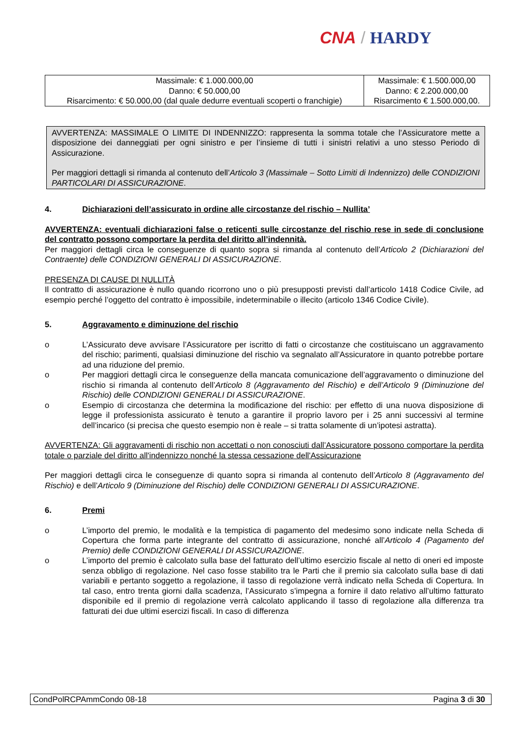CNA / HARDY
| Massimale: € 1.000.000,00 Danno: € 50.000,00 Risarcimento: € 50.000,00 (dal quale dedurre eventuali scoperti o franchigie) | Massimale: € 1.500.000,00 Danno: € 2.200.000,00 Risarcimento € 1.500.000,00. |
AVVERTENZA: MASSIMALE O LIMITE DI INDENNIZZO: rappresenta la somma totale che l’Assicuratore mette a disposizione dei danneggiati per ogni sinistro e per l’insieme di tutti i sinistri relativi a uno stesso Periodo di Assicurazione.
Per maggiori dettagli si rimanda al contenuto dell’Articolo 3 (Massimale – Sotto Limiti di Indennizzo) delle CONDIZIONI PARTICOLARI DI ASSICURAZIONE.
4. Dichiarazioni dell’assicurato in ordine alle circostanze del rischio – Nullita’
AVVERTENZA: eventuali dichiarazioni false o reticenti sulle circostanze del rischio rese in sede di conclusione del contratto possono comportare la perdita del diritto all’indennità.
Per maggiori dettagli circa le conseguenze di quanto sopra si rimanda al contenuto dell’Articolo 2 (Dichiarazioni del Contraente) delle CONDIZIONI GENERALI DI ASSICURAZIONE.
PRESENZA DI CAUSE DI NULLITÀ
Il contratto di assicurazione è nullo quando ricorrono uno o più presupposti previsti dall’articolo 1418 Codice Civile, ad esempio perché l’oggetto del contratto è impossibile, indeterminabile o illecito (articolo 1346 Codice Civile).
5. Aggravamento e diminuzione del rischio
o L’Assicurato deve avvisare l’Assicuratore per iscritto di fatti o circostanze che costituiscano un aggravamento del rischio; parimenti, qualsiasi diminuzione del rischio va segnalato all’Assicuratore in quanto potrebbe portare ad una riduzione del premio.
o Per maggiori dettagli circa le conseguenze della mancata comunicazione dell’aggravamento o diminuzione del rischio si rimanda al contenuto dell’Articolo 8 (Aggravamento del Rischio) e dell’Articolo 9 (Diminuzione del Rischio) delle CONDIZIONI GENERALI DI ASSICURAZIONE.
o Esempio di circostanza che determina la modificazione del rischio: per effetto di una nuova disposizione di legge il professionista assicurato è tenuto a garantire il proprio lavoro per i 25 anni successivi al termine dell’incarico (si precisa che questo esempio non è reale – si tratta solamente di un’ipotesi astratta).
AVVERTENZA: Gli aggravamenti di rischio non accettati o non conosciuti dall’Assicuratore possono comportare la perdita totale o parziale del diritto all'indennizzo nonché la stessa cessazione dell'Assicurazione
Per maggiori dettagli circa le conseguenze di quanto sopra si rimanda al contenuto dell’Articolo 8 (Aggravamento del Rischio) e dell’Articolo 9 (Diminuzione del Rischio) delle CONDIZIONI GENERALI DI ASSICURAZIONE.
6. Premi
o L’importo del premio, le modalità e la tempistica di pagamento del medesimo sono indicate nella Scheda di Copertura che forma parte integrante del contratto di assicurazione, nonché all’Articolo 4 (Pagamento del Premio) delle CONDIZIONI GENERALI DI ASSICURAZIONE.
o L’importo del premio è calcolato sulla base del fatturato dell’ultimo esercizio fiscale al netto di oneri ed imposte senza obbligo di regolazione. Nel caso fosse stabilito tra le Parti che il premio sia calcolato sulla base di dati variabili e pertanto soggetto a regolazione, il tasso di regolazione verrà indicato nella Scheda di Copertura. In tal caso, entro trenta giorni dalla scadenza, l’Assicurato s’impegna a fornire il dato relativo all’ultimo fatturato disponibile ed il premio di regolazione verrà calcolato applicando il tasso di regolazione alla differenza tra fatturati dei due ultimi esercizi fiscali. In caso di differenza
CondPolRCPAmmCondo 08-18 Pagina 3 di 30